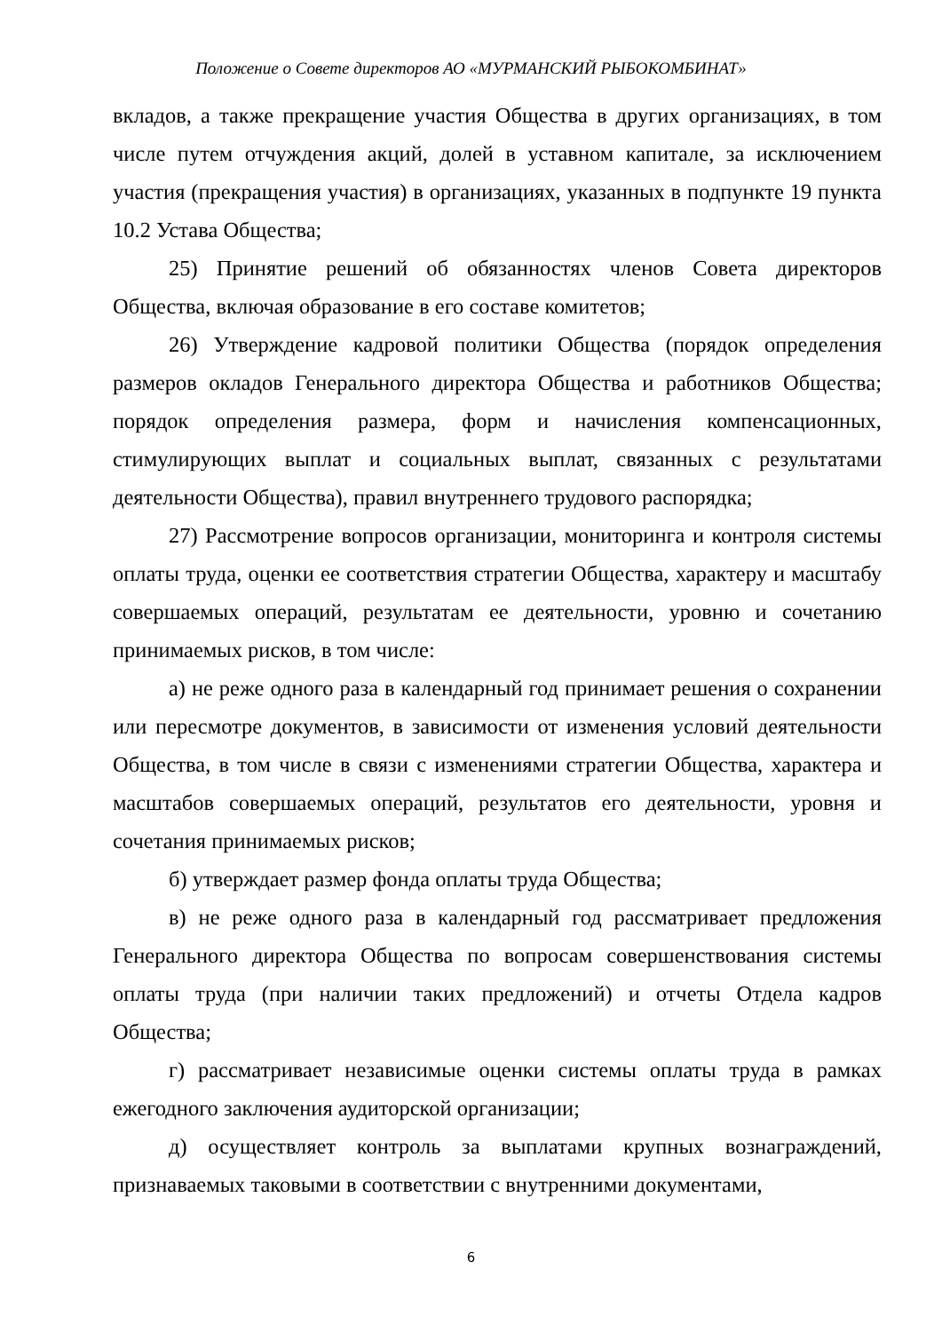Положение о Совете директоров АО «МУРМАНСКИЙ РЫБОКОМБИНАТ»
вкладов, а также прекращение участия Общества в других организациях, в том числе путем отчуждения акций, долей в уставном капитале, за исключением участия (прекращения участия) в организациях, указанных в подпункте 19 пункта 10.2 Устава Общества;
25) Принятие решений об обязанностях членов Совета директоров Общества, включая образование в его составе комитетов;
26) Утверждение кадровой политики Общества (порядок определения размеров окладов Генерального директора Общества и работников Общества; порядок определения размера, форм и начисления компенсационных, стимулирующих выплат и социальных выплат, связанных с результатами деятельности Общества), правил внутреннего трудового распорядка;
27) Рассмотрение вопросов организации, мониторинга и контроля системы оплаты труда, оценки ее соответствия стратегии Общества, характеру и масштабу совершаемых операций, результатам ее деятельности, уровню и сочетанию принимаемых рисков, в том числе:
а) не реже одного раза в календарный год принимает решения о сохранении или пересмотре документов, в зависимости от изменения условий деятельности Общества, в том числе в связи с изменениями стратегии Общества, характера и масштабов совершаемых операций, результатов его деятельности, уровня и сочетания принимаемых рисков;
б) утверждает размер фонда оплаты труда Общества;
в) не реже одного раза в календарный год рассматривает предложения Генерального директора Общества по вопросам совершенствования системы оплаты труда (при наличии таких предложений) и отчеты Отдела кадров Общества;
г) рассматривает независимые оценки системы оплаты труда в рамках ежегодного заключения аудиторской организации;
д) осуществляет контроль за выплатами крупных вознаграждений, признаваемых таковыми в соответствии с внутренними документами,
6